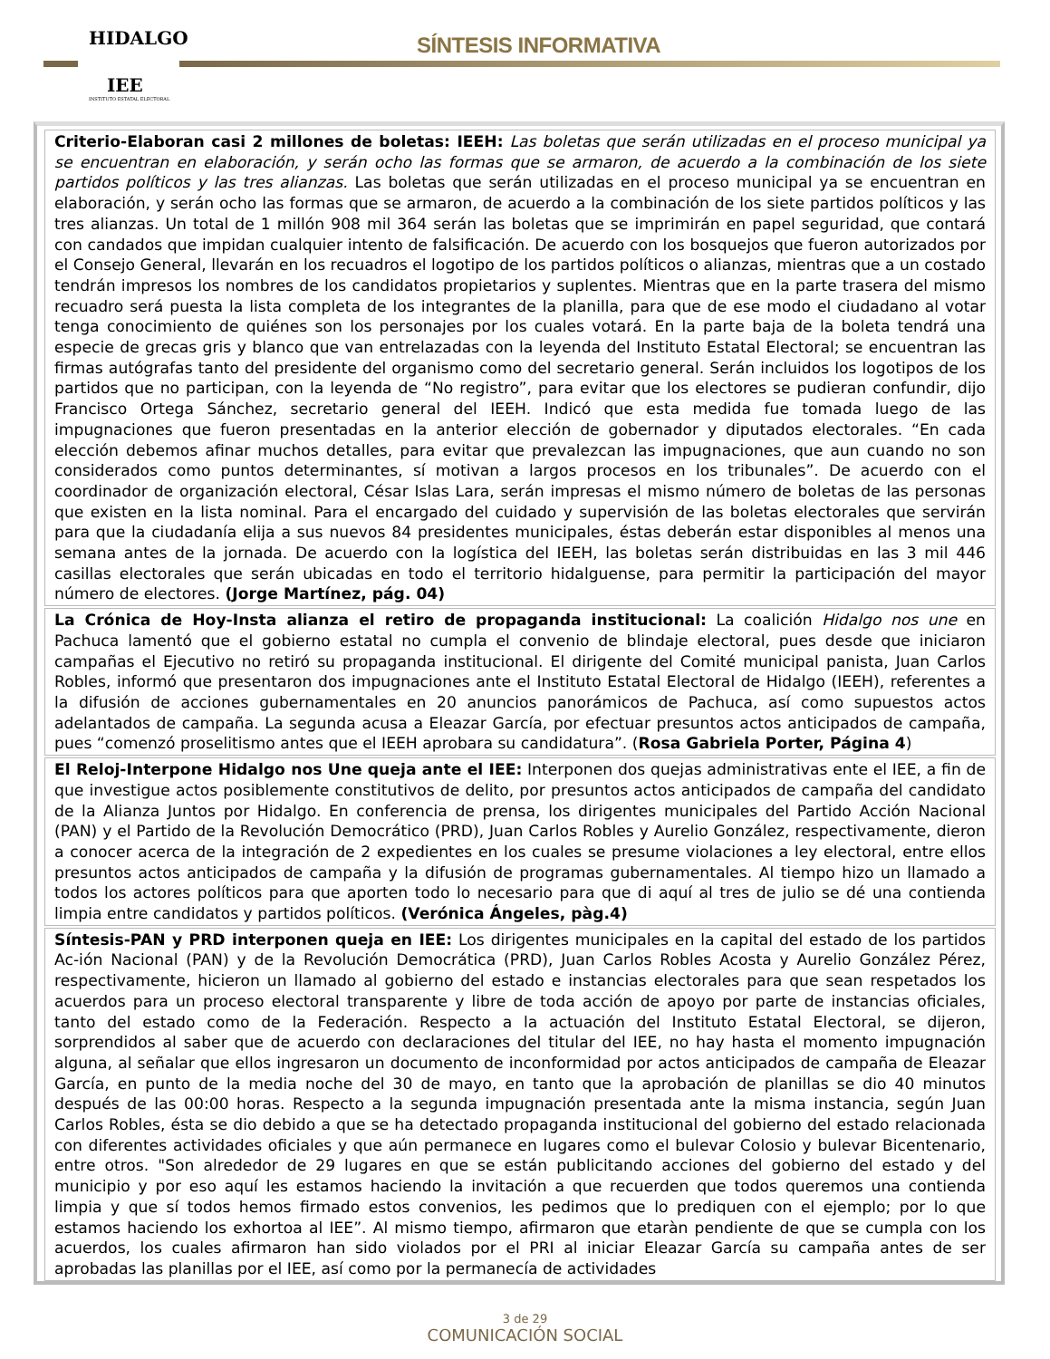HIDALGO
IEE
INSTITUTO ESTATAL ELECTORAL
SÍNTESIS INFORMATIVA
Criterio-Elaboran casi 2 millones de boletas: IEEH: Las boletas que serán utilizadas en el proceso municipal ya se encuentran en elaboración, y serán ocho las formas que se armaron, de acuerdo a la combinación de los siete partidos políticos y las tres alianzas. Las boletas que serán utilizadas en el proceso municipal ya se encuentran en elaboración, y serán ocho las formas que se armaron, de acuerdo a la combinación de los siete partidos políticos y las tres alianzas. Un total de 1 millón 908 mil 364 serán las boletas que se imprimirán en papel seguridad, que contará con candados que impidan cualquier intento de falsificación. De acuerdo con los bosquejos que fueron autorizados por el Consejo General, llevarán en los recuadros el logotipo de los partidos políticos o alianzas, mientras que a un costado tendrán impresos los nombres de los candidatos propietarios y suplentes. Mientras que en la parte trasera del mismo recuadro será puesta la lista completa de los integrantes de la planilla, para que de ese modo el ciudadano al votar tenga conocimiento de quiénes son los personajes por los cuales votará. En la parte baja de la boleta tendrá una especie de grecas gris y blanco que van entrelazadas con la leyenda del Instituto Estatal Electoral; se encuentran las firmas autógrafas tanto del presidente del organismo como del secretario general. Serán incluidos los logotipos de los partidos que no participan, con la leyenda de “No registro”, para evitar que los electores se pudieran confundir, dijo Francisco Ortega Sánchez, secretario general del IEEH. Indicó que esta medida fue tomada luego de las impugnaciones que fueron presentadas en la anterior elección de gobernador y diputados electorales. “En cada elección debemos afinar muchos detalles, para evitar que prevalezcan las impugnaciones, que aun cuando no son considerados como puntos determinantes, sí motivan a largos procesos en los tribunales”. De acuerdo con el coordinador de organización electoral, César Islas Lara, serán impresas el mismo número de boletas de las personas que existen en la lista nominal. Para el encargado del cuidado y supervisión de las boletas electorales que servirán para que la ciudadanía elija a sus nuevos 84 presidentes municipales, éstas deberán estar disponibles al menos una semana antes de la jornada. De acuerdo con la logística del IEEH, las boletas serán distribuidas en las 3 mil 446 casillas electorales que serán ubicadas en todo el territorio hidalguense, para permitir la participación del mayor número de electores. (Jorge Martínez, pág. 04)
La Crónica de Hoy-Insta alianza el retiro de propaganda institucional: La coalición Hidalgo nos une en Pachuca lamentó que el gobierno estatal no cumpla el convenio de blindaje electoral, pues desde que iniciaron campañas el Ejecutivo no retiró su propaganda institucional. El dirigente del Comité municipal panista, Juan Carlos Robles, informó que presentaron dos impugnaciones ante el Instituto Estatal Electoral de Hidalgo (IEEH), referentes a la difusión de acciones gubernamentales en 20 anuncios panorámicos de Pachuca, así como supuestos actos adelantados de campaña. La segunda acusa a Eleazar García, por efectuar presuntos actos anticipados de campaña, pues “comenzó proselitismo antes que el IEEH aprobara su candidatura”. (Rosa Gabriela Porter, Página 4)
El Reloj-Interpone Hidalgo nos Une queja ante el IEE: Interponen dos quejas administrativas ente el IEE, a fin de que investigue actos posiblemente constitutivos de delito, por presuntos actos anticipados de campaña del candidato de la Alianza Juntos por Hidalgo. En conferencia de prensa, los dirigentes municipales del Partido Acción Nacional (PAN) y el Partido de la Revolución Democrático (PRD), Juan Carlos Robles y Aurelio González, respectivamente, dieron a conocer acerca de la integración de 2 expedientes en los cuales se presume violaciones a ley electoral, entre ellos presuntos actos anticipados de campaña y la difusión de programas gubernamentales. Al tiempo hizo un llamado a todos los actores políticos para que aporten todo lo necesario para que di aquí al tres de julio se dé una contienda limpia entre candidatos y partidos políticos. (Verónica Ángeles, pàg.4)
Síntesis-PAN y PRD interponen queja en IEE: Los dirigentes municipales en la capital del estado de los partidos Ac-ión Nacional (PAN) y de la Revolución Democrática (PRD), Juan Carlos Robles Acosta y Aurelio González Pérez, respectivamente, hicieron un llamado al gobierno del estado e instancias electorales para que sean respetados los acuerdos para un proceso electoral transparente y libre de toda acción de apoyo por parte de instancias oficiales, tanto del estado como de la Federación. Respecto a la actuación del Instituto Estatal Electoral, se dijeron, sorprendidos al saber que de acuerdo con declaraciones del titular del IEE, no hay hasta el momento impugnación alguna, al señalar que ellos ingresaron un documento de inconformidad por actos anticipados de campaña de Eleazar García, en punto de la media noche del 30 de mayo, en tanto que la aprobación de planillas se dio 40 minutos después de las 00:00 horas. Respecto a la segunda impugnación presentada ante la misma instancia, según Juan Carlos Robles, ésta se dio debido a que se ha detectado propaganda institucional del gobierno del estado relacionada con diferentes actividades oficiales y que aún permanece en lugares como el bulevar Colosio y bulevar Bicentenario, entre otros. "Son alrededor de 29 lugares en que se están publicitando acciones del gobierno del estado y del municipio y por eso aquí les estamos haciendo la invitación a que recuerden que todos queremos una contienda limpia y que sí todos hemos firmado estos convenios, les pedimos que lo prediquen con el ejemplo; por lo que estamos haciendo los exhortoa al IEE”. Al mismo tiempo, afirmaron que etaràn pendiente de que se cumpla con los acuerdos, los cuales afirmaron han sido violados por el PRI al iniciar Eleazar García su campaña antes de ser aprobadas las planillas por el IEE, así como por la permanecía de actividades
3 de 29
COMUNICACIÓN SOCIAL